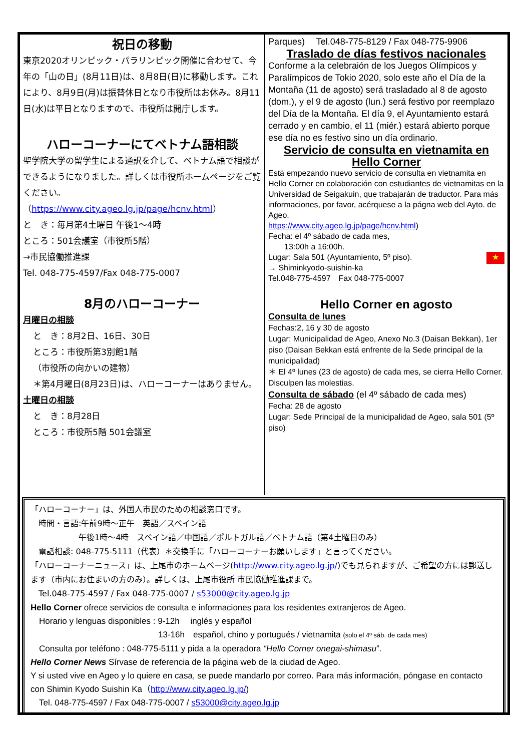祝日の移動
東京2020オリンピック・パラリンピック開催に合わせて、今年の「山の日」(8月11日)は、8月8日(日)に移動します。これにより、8月9日(月)は振替休日となり市役所はお休み。8月11日(水)は平日となりますので、市役所は開庁します。
ハローコーナーにてベトナム語相談
聖学院大学の留学生による通訳を介して、ベトナム語で相談ができるようになりました。詳しくは市役所ホームページをご覧ください。
（https://www.city.ageo.lg.jp/page/hcnv.html）
と　き：毎月第4土曜日 午後1～4時
ところ：501会議室（市役所5階）
→市民協働推進課
Tel. 048-775-4597/Fax 048-775-0007
8月のハローコーナー
月曜日の相談
と　き：8月2日、16日、30日
ところ：市役所第3別館1階
（市役所の向かいの建物）
＊第4月曜日(8月23日)は、ハローコーナーはありません。
土曜日の相談
と　き：8月28日
ところ：市役所5階 501会議室
Parques)　 Tel.048-775-8129 / Fax 048-775-9906
Traslado de días festivos nacionales
Conforme a la celebraión de los Juegos Olímpicos y Paralímpicos de Tokio 2020, solo este año el Día de la Montaña (11 de agosto) será trasladado al 8 de agosto (dom.), y el 9 de agosto (lun.) será festivo por reemplazo del Día de la Montaña. El día 9, el Ayuntamiento estará cerrado y en cambio, el 11 (miér.) estará abierto porque ese día no es festivo sino un día ordinario.
Servicio de consulta en vietnamita en Hello Corner
Está empezando nuevo servicio de consulta en vietnamita en Hello Corner en colaboración con estudiantes de vietnamitas en la Universidad de Seigakuin, que trabajarán de traductor. Para más informaciones, por favor, acérquese a la págna web del Ayto. de Ageo.
https://www.city.ageo.lg.jp/page/hcnv.html)
Fecha: el 4º sábado de cada mes,
　　13:00h a 16:00h.
Lugar: Sala 501 (Ayuntamiento, 5º piso). ★
→ Shiminkyodo-suishin-ka
Tel.048-775-4597　Fax 048-775-0007
Hello Corner en agosto
Consulta de lunes
Fechas:2, 16 y 30 de agosto
Lugar: Municipalidad de Ageo, Anexo No.3 (Daisan Bekkan), 1er piso (Daisan Bekkan está enfrente de la Sede principal de la municipalidad)
＊ El 4º lunes (23 de agosto) de cada mes, se cierra Hello Corner. Disculpen las molestias.
Consulta de sábado (el 4º sábado de cada mes)
Fecha: 28 de agosto
Lugar: Sede Principal de la municipalidad de Ageo, sala 501 (5º piso)
「ハローコーナー」は、外国人市民のための相談窓口です。
　時間・言語:午前9時～正午　英語／スペイン語
　　　　　　午後1時～4時　スペイン語／中国語／ポルトガル語／ベトナム語（第4土曜日のみ）
　電話相談: 048-775-5111（代表）＊交換手に「ハローコーナーお願いします」と言ってください。
「ハローコーナーニュース」は、上尾市のホームページ(http://www.city.ageo.lg.jp/)でも見られますが、ご希望の方には郵送します（市内にお住まいの方のみ）。詳しくは、上尾市役所 市民協働推進課まで。
　Tel.048-775-4597 / Fax 048-775-0007 / s53000@city.ageo.lg.jp
Hello Corner ofrece servicios de consulta e informaciones para los residentes extranjeros de Ageo.
　Horario y lenguas disponibles : 9-12h　 inglés y español
　　　　　　　　　　　　　　　13-16h　español, chino y portugués / vietnamita (solo el 4º sáb. de cada mes)
　Consulta por teléfono : 048-775-5111 y pida a la operadora “Hello Corner onegai-shimasu”.
Hello Corner News Sírvase de referencia de la página web de la ciudad de Ageo.
Y si usted vive en Ageo y lo quiere en casa, se puede mandarlo por correo. Para más información, póngase en contacto con Shimin Kyodo Suishin Ka（http://www.city.ageo.lg.jp/)
　Tel. 048-775-4597 / Fax 048-775-0007 / s53000@city.ageo.lg.jp